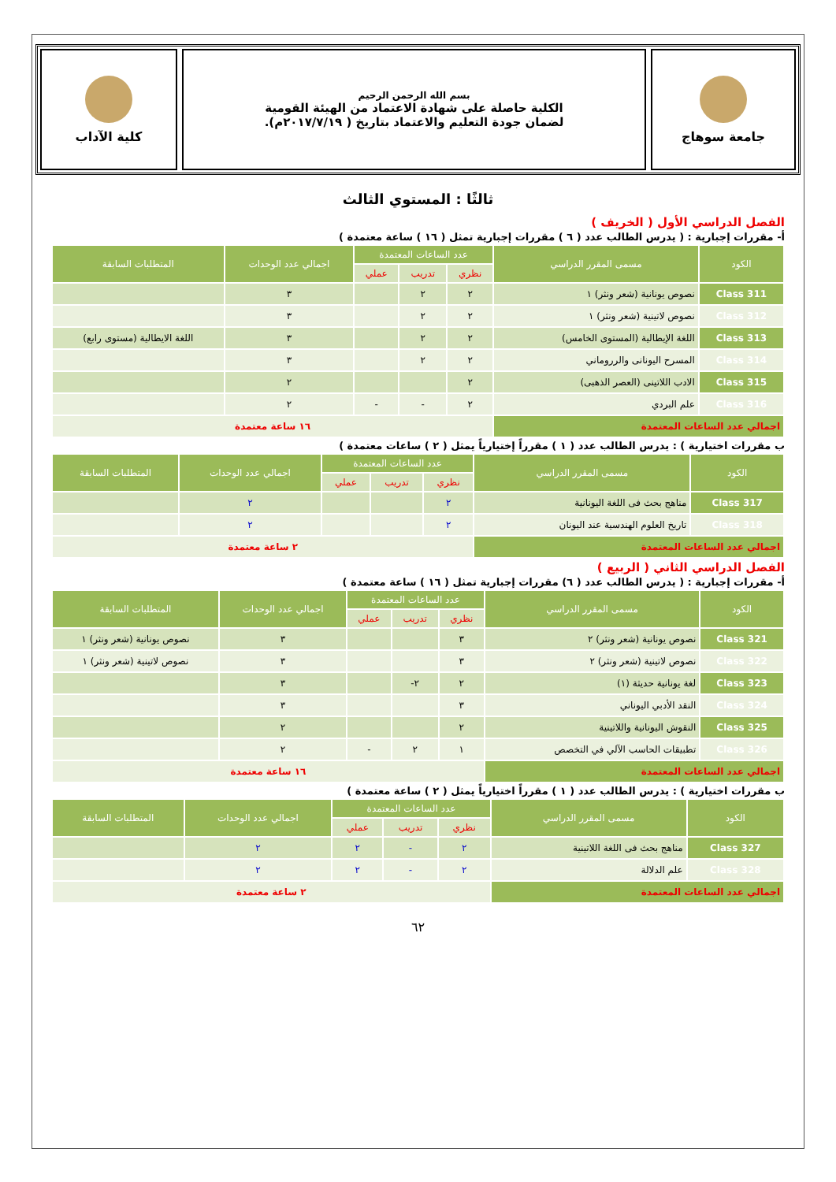جامعة سوهاج
بسم الله الرحمن الرحيم
الكلية حاصلة على شهادة الاعتماد من الهيئة القومية
لضمان جودة التعليم والاعتماد بتاريخ ( ٢٠١٧/٧/١٩م).
كلية الآداب
ثالثًا : المستوي الثالث
الفصل الدراسي الأول ( الخريف )
أ- مقررات إجبارية : ( يدرس الطالب عدد ( ٦ ) مقررات إجبارية تمثل ( ١٦ ) ساعة معتمدة )
| الكود | مسمى المقرر الدراسي | عدد الساعات المعتمدة | | | اجمالي عدد الوحدات | المتطلبات السابقة |
| --- | --- | --- | --- | --- | --- | --- |
| | | نظري | تدريب | عملي | | |
| Class 311 | نصوص يونانية (شعر ونثر) ١ | ٢ | ٢ | | ٣ | |
| Class 312 | نصوص لاتينية (شعر ونثر) ١ | ٢ | ٢ | | ٣ | |
| Class 313 | اللغة الإيطالية (المستوى الخامس) | ٢ | ٢ | | ٣ | اللغة الايطالية (مستوى رابع) |
| Class 314 | المسرح اليونانى والرروماني | ٢ | ٢ | | ٣ | |
| Class 315 | الادب اللاتينى (العصر الذهبى) | ٢ | | | ٢ | |
| Class 316 | علم البردي | ٢ | - | - | ٢ | |
| اجمالي عدد الساعات المعتمدة | | ١٦ ساعة معتمدة | | | | |
ب مقررات اختيارية ) : يدرس الطالب عدد ( ١ ) مقرراً إختيارياً يمثل ( ٢ ) ساعات معتمدة )
| الكود | مسمى المقرر الدراسي | عدد الساعات المعتمدة | | | اجمالي عدد الوحدات | المتطلبات السابقة |
| --- | --- | --- | --- | --- | --- | --- |
| | | نظري | تدريب | عملي | | |
| Class 317 | مناهج بحث فى اللغة اليونانية | ٢ | | | ٢ | |
| Class 318 | تاريخ العلوم الهندسية عند اليونان | ٢ | | | ٢ | |
| اجمالي عدد الساعات المعتمدة | | ٢ ساعة معتمدة | | | | |
الفصل الدراسي الثاني ( الربيع )
أ- مقررات إجبارية : ( يدرس الطالب عدد ( ٦) مقررات إجبارية تمثل ( ١٦ ) ساعة معتمدة )
| الكود | مسمى المقرر الدراسي | عدد الساعات المعتمدة | | | اجمالي عدد الوحدات | المتطلبات السابقة |
| --- | --- | --- | --- | --- | --- | --- |
| | | نظري | تدريب | عملي | | |
| Class 321 | نصوص يونانية (شعر ونثر) ٢ | ٣ | | | ٣ | نصوص يونانية (شعر ونثر) ١ |
| Class 322 | نصوص لاتينية (شعر ونثر) ٢ | ٣ | | | ٣ | نصوص لاتينية (شعر ونثر) ١ |
| Class 323 | لغة يونانية حديثة (١) | ٢ | ٢- | | ٣ | |
| Class 324 | النقد الأدبي اليوناني | ٣ | | | ٣ | |
| Class 325 | النقوش اليونانية واللاتينية | ٢ | | | ٢ | |
| Class 326 | تطبيقات الحاسب الآلي في التخصص | ١ | ٢ | - | ٢ | |
| اجمالي عدد الساعات المعتمدة | | ١٦ ساعة معتمدة | | | | |
ب مقررات اختيارية ) : يدرس الطالب عدد ( ١ ) مقرراً اختيارياً يمثل ( ٢ ) ساعة معتمدة )
| الكود | مسمى المقرر الدراسي | عدد الساعات المعتمدة | | | اجمالي عدد الوحدات | المتطلبات السابقة |
| --- | --- | --- | --- | --- | --- | --- |
| | | نظري | تدريب | عملي | | |
| Class 327 | مناهج بحث فى اللغة اللاتينية | ٢ | - | ٢ | ٢ | |
| Class 328 | علم الدلالة | ٢ | - | ٢ | ٢ | |
| اجمالي عدد الساعات المعتمدة | | ٢ ساعة معتمدة | | | | |
٦٢